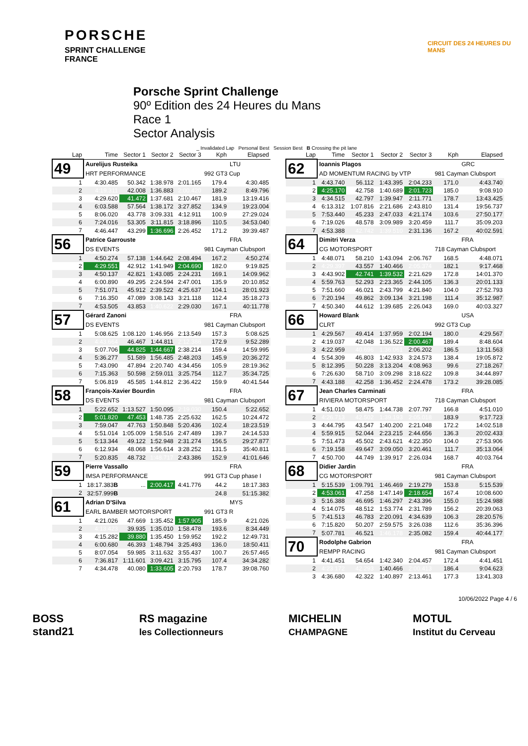PORSCHE
SPRINT CHALLENGE
FRANCE
CIRCUIT DES 24 HEURES DU MANS
Porsche Sprint Challenge
90º Edition des 24 Heures du Mans
Race 1
Sector Analysis
_ Invalidated Lap Personal Best Session Best B Crossing the pit lane
| Lap | Time | Sector 1 | Sector 2 | Sector 3 | Kph | Elapsed |
| --- | --- | --- | --- | --- | --- | --- |
| 49 | Aurelijus Rusteika | | | | | LTU |
| | HRT PERFORMANCE | | | | 992 GT3 Cup | |
| 1 | 4:30.485 | 50.342 | 1:38.978 | 2:01.165 | 179.4 | 4:30.485 |
| 2 | 4:19.311 | 42.008 | 1:36.883 | 2:00.420 | 189.2 | 8:49.796 |
| 3 | 4:29.620 | 41.472 | 1:37.681 | 2:10.467 | 181.9 | 13:19.416 |
| 4 | 6:03.588 | 57.564 | 1:38.172 | 3:27.852 | 134.9 | 19:23.004 |
| 5 | 8:06.020 | 43.778 | 3:09.331 | 4:12.911 | 100.9 | 27:29.024 |
| 6 | 7:24.016 | 53.305 | 3:11.815 | 3:18.896 | 110.5 | 34:53.040 |
| 7 | 4:46.447 | 43.299 | 1:36.696 | 2:26.452 | 171.2 | 39:39.487 |
| 56 | Patrice Garrouste | | | | | FRA |
| | DS EVENTS | | | | 981 Cayman Clubsport | |
| 1 | 4:50.274 | 57.138 | 1:44.642 | 2:08.494 | 167.2 | 4:50.274 |
| 2 | 4:29.551 | 42.912 | 1:41.949 | 2:04.690 | 182.0 | 9:19.825 |
| 3 | 4:50.137 | 42.821 | 1:43.085 | 2:24.231 | 169.1 | 14:09.962 |
| 4 | 6:00.890 | 49.295 | 2:24.594 | 2:47.001 | 135.9 | 20:10.852 |
| 5 | 7:51.071 | 45.912 | 2:39.522 | 4:25.637 | 104.1 | 28:01.923 |
| 6 | 7:16.350 | 47.089 | 3:08.143 | 3:21.118 | 112.4 | 35:18.273 |
| 7 | 4:53.505 | 43.853 | 1:40.622 | 2:29.030 | 167.1 | 40:11.778 |
| 57 | Gérard Zanoni | | | | | FRA |
| | DS EVENTS | | | | 981 Cayman Clubsport | |
| 1 | 5:08.625 | 1:08.120 | 1:46.956 | 2:13.549 | 157.3 | 5:08.625 |
| 2 | 4:43.664 | 46.467 | 1:44.811 | 2:12.386 | 172.9 | 9:52.289 |
| 3 | 5:07.706 | 44.825 | 1:44.667 | 2:38.214 | 159.4 | 14:59.995 |
| 4 | 5:36.277 | 51.589 | 1:56.485 | 2:48.203 | 145.9 | 20:36.272 |
| 5 | 7:43.090 | 47.894 | 2:20.740 | 4:34.456 | 105.9 | 28:19.362 |
| 6 | 7:15.363 | 50.598 | 2:59.011 | 3:25.754 | 112.7 | 35:34.725 |
| 7 | 5:06.819 | 45.585 | 1:44.812 | 2:36.422 | 159.9 | 40:41.544 |
| 58 | François-Xavier Bourdin | | | | | FRA |
| | DS EVENTS | | | | 981 Cayman Clubsport | |
| 1 | 5:22.652 | 1:13.527 | 1:50.095 | 2:19.030 | 150.4 | 5:22.652 |
| 2 | 5:01.820 | 47.453 | 1:48.735 | 2:25.632 | 162.5 | 10:24.472 |
| 3 | 7:59.047 | 47.763 | 1:50.848 | 5:20.436 | 102.4 | 18:23.519 |
| 4 | 5:51.014 | 1:05.009 | 1:58.516 | 2:47.489 | 139.7 | 24:14.533 |
| 5 | 5:13.344 | 49.122 | 1:52.948 | 2:31.274 | 156.5 | 29:27.877 |
| 6 | 6:12.934 | 48.068 | 1:56.614 | 3:28.252 | 131.5 | 35:40.811 |
| 7 | 5:20.835 | 48.732 | 1:48.717 | 2:43.386 | 152.9 | 41:01.646 |
| 59 | Pierre Vassallo | | | | | FRA |
| | IMSA PERFORMANCE | | | | 991 GT3 Cup phase I | |
| 1 | 18:17.383 B | ... | 2:00.417 | 4:41.776 | 44.2 | 18:17.383 |
| 2 | 32:57.999 B | | | | 24.8 | 51:15.382 |
| 61 | Adrian D'Silva | | | | | MYS |
| | EARL BAMBER MOTORSPORT | | | | 991 GT3 R | |
| 1 | 4:21.026 | 47.669 | 1:35.452 | 1:57.905 | 185.9 | 4:21.026 |
| 2 | 4:13.423 | 39.935 | 1:35.010 | 1:58.478 | 193.6 | 8:34.449 |
| 3 | 4:15.282 | 39.880 | 1:35.450 | 1:59.952 | 192.2 | 12:49.731 |
| 4 | 6:00.680 | 46.393 | 1:48.794 | 3:25.493 | 136.0 | 18:50.411 |
| 5 | 8:07.054 | 59.985 | 3:11.632 | 3:55.437 | 100.7 | 26:57.465 |
| 6 | 7:36.817 | 1:11.601 | 3:09.421 | 3:15.795 | 107.4 | 34:34.282 |
| 7 | 4:34.478 | 40.080 | 1:33.605 | 2:20.793 | 178.7 | 39:08.760 |
| Lap | Time | Sector 1 | Sector 2 | Sector 3 | Kph | Elapsed |
| --- | --- | --- | --- | --- | --- | --- |
| 62 | Ioannis Plagos | | | | | GRC |
| | AD MOMENTUM RACING by VTP | | | | 981 Cayman Clubsport | |
| 1 | 4:43.740 | 56.112 | 1:43.395 | 2:04.233 | 171.0 | 4:43.740 |
| 2 | 4:25.170 | 42.758 | 1:40.689 | 2:01.723 | 185.0 | 9:08.910 |
| 3 | 4:34.515 | 42.797 | 1:39.947 | 2:11.771 | 178.7 | 13:43.425 |
| 4 | 6:13.312 | 1:07.816 | 2:21.686 | 2:43.810 | 131.4 | 19:56.737 |
| 5 | 7:53.440 | 45.233 | 2:47.033 | 4:21.174 | 103.6 | 27:50.177 |
| 6 | 7:19.026 | 48.578 | 3:09.989 | 3:20.459 | 111.7 | 35:09.203 |
| 7 | 4:53.388 | 42.742 | 1:39.510 | 2:31.136 | 167.2 | 40:02.591 |
| 64 | Dimitri Verza | | | | | FRA |
| | CG MOTORSPORT | | | | 718 Cayman Clubsport | |
| 1 | 4:48.071 | 58.210 | 1:43.094 | 2:06.767 | 168.5 | 4:48.071 |
| 2 | 4:29.397 | 43.557 | 1:40.466 | 2:05.374 | 182.1 | 9:17.468 |
| 3 | 4:43.902 | 42.741 | 1:39.532 | 2:21.629 | 172.8 | 14:01.370 |
| 4 | 5:59.763 | 52.293 | 2:23.365 | 2:44.105 | 136.3 | 20:01.133 |
| 5 | 7:51.660 | 46.021 | 2:43.799 | 4:21.840 | 104.0 | 27:52.793 |
| 6 | 7:20.194 | 49.862 | 3:09.134 | 3:21.198 | 111.4 | 35:12.987 |
| 7 | 4:50.340 | 44.612 | 1:39.685 | 2:26.043 | 169.0 | 40:03.327 |
| 66 | Howard Blank | | | | | USA |
| | CLRT | | | | 992 GT3 Cup | |
| 1 | 4:29.567 | 49.414 | 1:37.959 | 2:02.194 | 180.0 | 4:29.567 |
| 2 | 4:19.037 | 42.048 | 1:36.522 | 2:00.467 | 189.4 | 8:48.604 |
| 3 | 4:22.959 | 40.696 | 1:36.061 | 2:06.202 | 186.5 | 13:11.563 |
| 4 | 5:54.309 | 46.803 | 1:42.933 | 3:24.573 | 138.4 | 19:05.872 |
| 5 | 8:12.395 | 50.228 | 3:13.204 | 4:08.963 | 99.6 | 27:18.267 |
| 6 | 7:26.630 | 58.710 | 3:09.298 | 3:18.622 | 109.8 | 34:44.897 |
| 7 | 4:43.188 | 42.258 | 1:36.452 | 2:24.478 | 173.2 | 39:28.085 |
| 67 | Jean Charles Carminati | | | | | FRA |
| | RIVIERA MOTORSPORT | | | | 718 Cayman Clubsport | |
| 1 | 4:51.010 | 58.475 | 1:44.738 | 2:07.797 | 166.8 | 4:51.010 |
| 2 | 4:26.713 | 42.502 | 1:39.193 | 2:05.018 | 183.9 | 9:17.723 |
| 3 | 4:44.795 | 43.547 | 1:40.200 | 2:21.048 | 172.2 | 14:02.518 |
| 4 | 5:59.915 | 52.044 | 2:23.215 | 2:44.656 | 136.3 | 20:02.433 |
| 5 | 7:51.473 | 45.502 | 2:43.621 | 4:22.350 | 104.0 | 27:53.906 |
| 6 | 7:19.158 | 49.647 | 3:09.050 | 3:20.461 | 111.7 | 35:13.064 |
| 7 | 4:50.700 | 44.749 | 1:39.917 | 2:26.034 | 168.7 | 40:03.764 |
| 68 | Didier Jardin | | | | | FRA |
| | CG MOTORSPORT | | | | 981 Cayman Clubsport | |
| 1 | 5:15.539 | 1:09.791 | 1:46.469 | 2:19.279 | 153.8 | 5:15.539 |
| 2 | 4:53.061 | 47.258 | 1:47.149 | 2:18.654 | 167.4 | 10:08.600 |
| 3 | 5:16.388 | 46.695 | 1:46.297 | 2:43.396 | 155.0 | 15:24.988 |
| 4 | 5:14.075 | 48.512 | 1:53.774 | 2:31.789 | 156.2 | 20:39.063 |
| 5 | 7:41.513 | 46.783 | 2:20.091 | 4:34.639 | 106.3 | 28:20.576 |
| 6 | 7:15.820 | 50.207 | 2:59.575 | 3:26.038 | 112.6 | 35:36.396 |
| 7 | 5:07.781 | 46.521 | 1:46.178 | 2:35.082 | 159.4 | 40:44.177 |
| 70 | Rodolphe Gabrion | | | | | FRA |
| | REMPP RACING | | | | 981 Cayman Clubsport | |
| 1 | 4:41.451 | 54.654 | 1:42.340 | 2:04.457 | 172.4 | 4:41.451 |
| 2 | 4:23.172 | 42.293 | 1:40.466 | 2:00.413 | 186.4 | 9:04.623 |
| 3 | 4:36.680 | 42.322 | 1:40.897 | 2:13.461 | 177.3 | 13:41.303 |
10/06/2022 Page 4 / 6
BOSS
stand21
RS magazine
les Collectionneurs
MICHELIN
CHAMPAGNE
MOTUL
Institut du Cerveau